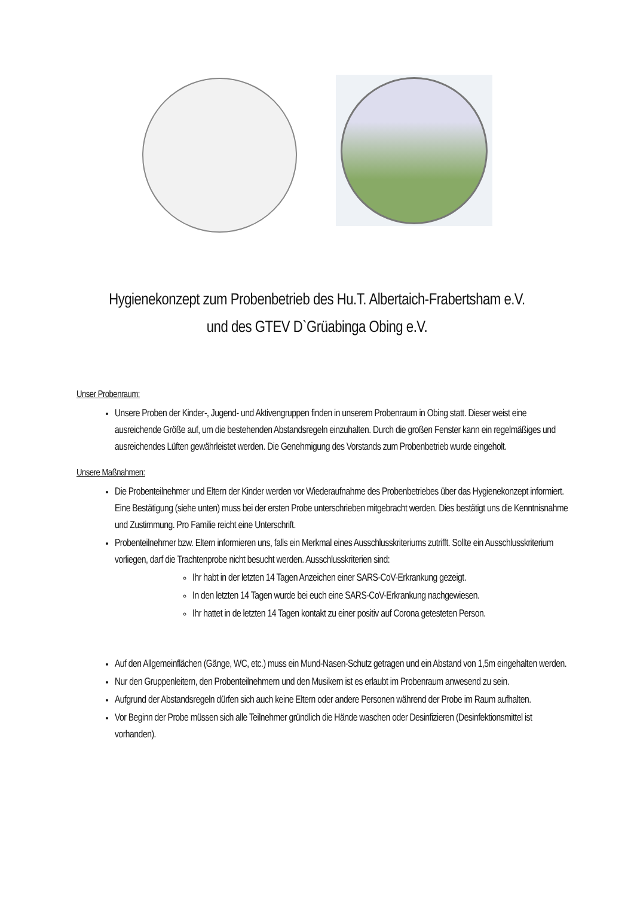Hygienekonzept zum Probenbetrieb des Hu.T. Albertaich-Frabertsham e.V.
und des GTEV D`Grüabinga Obing e.V.
Unser Probenraum:
Unsere Proben der Kinder-, Jugend- und Aktivengruppen finden in unserem Probenraum in Obing statt. Dieser weist eine ausreichende Größe auf, um die bestehenden Abstandsregeln einzuhalten. Durch die großen Fenster kann ein regelmäßiges und ausreichendes Lüften gewährleistet werden. Die Genehmigung des Vorstands zum Probenbetrieb wurde eingeholt.
Unsere Maßnahmen:
Die Probenteilnehmer und Eltern der Kinder werden vor Wiederaufnahme des Probenbetriebes über das Hygienekonzept informiert. Eine Bestätigung (siehe unten) muss bei der ersten Probe unterschrieben mitgebracht werden. Dies bestätigt uns die Kenntnisnahme und Zustimmung. Pro Familie reicht eine Unterschrift.
Probenteilnehmer bzw. Eltern informieren uns, falls ein Merkmal eines Ausschlusskriteriums zutrifft. Sollte ein Ausschlusskriterium vorliegen, darf die Trachtenprobe nicht besucht werden. Ausschlusskriterien sind:
Ihr habt in der letzten 14 Tagen Anzeichen einer SARS-CoV-Erkrankung gezeigt.
In den letzten 14 Tagen wurde bei euch eine SARS-CoV-Erkrankung nachgewiesen.
Ihr hattet in de letzten 14 Tagen kontakt zu einer positiv auf Corona getesteten Person.
Auf den Allgemeinflächen (Gänge, WC, etc.) muss ein Mund-Nasen-Schutz getragen und ein Abstand von 1,5m eingehalten werden.
Nur den Gruppenleitern, den Probenteilnehmern und den Musikern ist es erlaubt im Probenraum anwesend zu sein.
Aufgrund der Abstandsregeln dürfen sich auch keine Eltern oder andere Personen während der Probe im Raum aufhalten.
Vor Beginn der Probe müssen sich alle Teilnehmer gründlich die Hände waschen oder Desinfizieren (Desinfektionsmittel ist vorhanden).